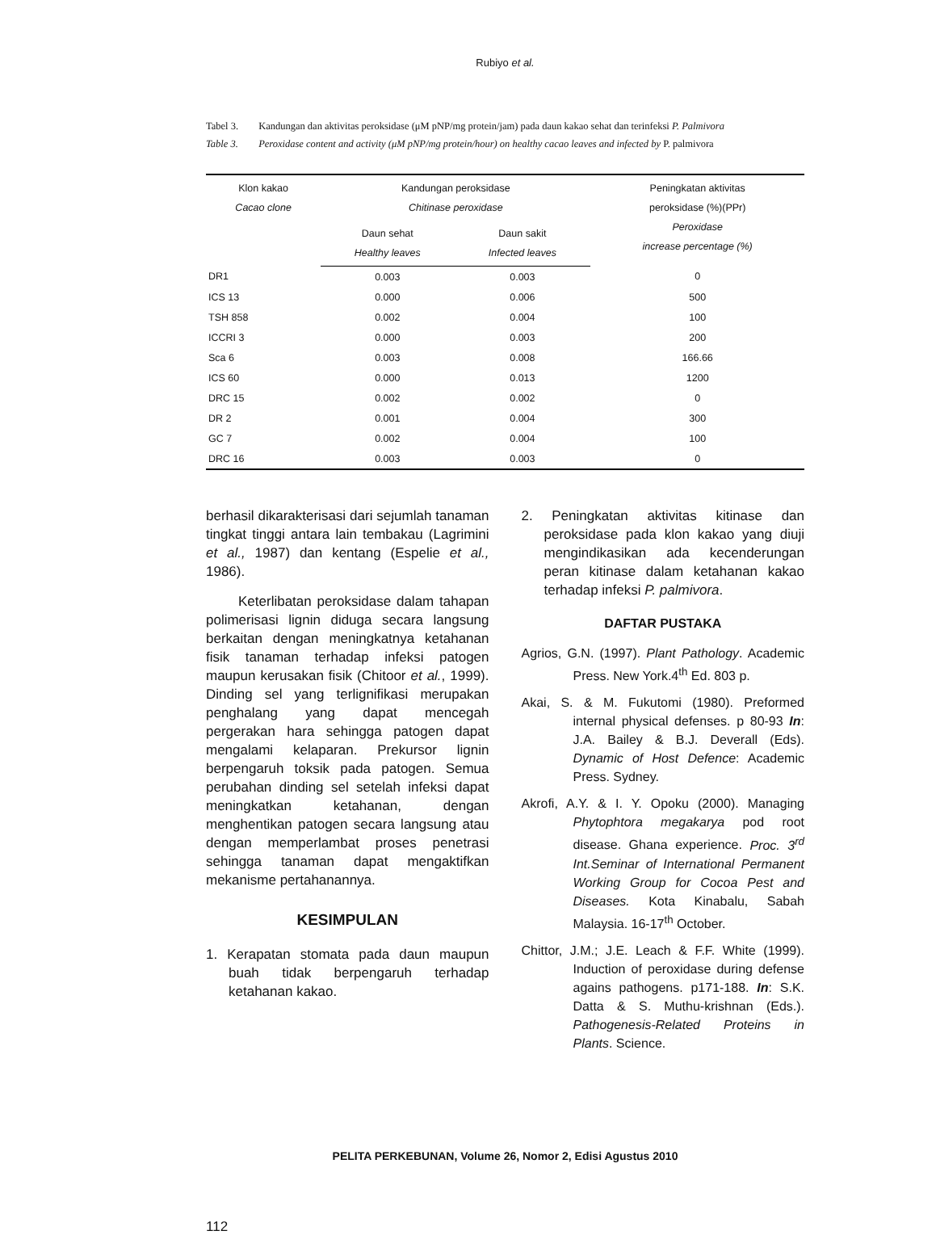Rubiyo et al.
Tabel 3. Kandungan dan aktivitas peroksidase (μM pNP/mg protein/jam) pada daun kakao sehat dan terinfeksi P. Palmivora
Table 3. Peroxidase content and activity (μM pNP/mg protein/hour) on healthy cacao leaves and infected by P. palmivora
| Klon kakao Cacao clone | Kandungan peroksidase Chitinase peroxidase | | Peningkatan aktivitas peroksidase (%)(PPr) Peroxidase increase percentage (%) |
| --- | --- | --- | --- |
| | Daun sehat Healthy leaves | Daun sakit Infected leaves | |
| DR1 | 0.003 | 0.003 | 0 |
| ICS 13 | 0.000 | 0.006 | 500 |
| TSH 858 | 0.002 | 0.004 | 100 |
| ICCRI 3 | 0.000 | 0.003 | 200 |
| Sca 6 | 0.003 | 0.008 | 166.66 |
| ICS 60 | 0.000 | 0.013 | 1200 |
| DRC 15 | 0.002 | 0.002 | 0 |
| DR 2 | 0.001 | 0.004 | 300 |
| GC 7 | 0.002 | 0.004 | 100 |
| DRC 16 | 0.003 | 0.003 | 0 |
berhasil dikarakterisasi dari sejumlah tanaman tingkat tinggi antara lain tembakau (Lagrimini et al., 1987) dan kentang (Espelie et al., 1986).
Keterlibatan peroksidase dalam tahapan polimerisasi lignin diduga secara langsung berkaitan dengan meningkatnya ketahanan fisik tanaman terhadap infeksi patogen maupun kerusakan fisik (Chitoor et al., 1999). Dinding sel yang terlignifikasi merupakan penghalang yang dapat mencegah pergerakan hara sehingga patogen dapat mengalami kelaparan. Prekursor lignin berpengaruh toksik pada patogen. Semua perubahan dinding sel setelah infeksi dapat meningkatkan ketahanan, dengan menghentikan patogen secara langsung atau dengan memperlambat proses penetrasi sehingga tanaman dapat mengaktifkan mekanisme pertahanannya.
KESIMPULAN
1. Kerapatan stomata pada daun maupun buah tidak berpengaruh terhadap ketahanan kakao.
2. Peningkatan aktivitas kitinase dan peroksidase pada klon kakao yang diuji mengindikasikan ada kecenderungan peran kitinase dalam ketahanan kakao terhadap infeksi P. palmivora.
DAFTAR PUSTAKA
Agrios, G.N. (1997). Plant Pathology. Academic Press. New York.4<sup>th</sup> Ed. 803 p.
Akai, S. & M. Fukutomi (1980). Preformed internal physical defenses. p 80-93 In: J.A. Bailey & B.J. Deverall (Eds). Dynamic of Host Defence: Academic Press. Sydney.
Akrofi, A.Y. & I. Y. Opoku (2000). Managing Phytophtora megakarya pod root disease. Ghana experience. Proc. 3<sup>rd</sup> Int.Seminar of International Permanent Working Group for Cocoa Pest and Diseases. Kota Kinabalu, Sabah Malaysia. 16-17<sup>th</sup> October.
Chittor, J.M.; J.E. Leach & F.F. White (1999). Induction of peroxidase during defense agains pathogens. p171-188. In: S.K. Datta & S. Muthu-krishnan (Eds.). Pathogenesis-Related Proteins in Plants. Science.
PELITA PERKEBUNAN, Volume 26, Nomor 2, Edisi Agustus 2010
112